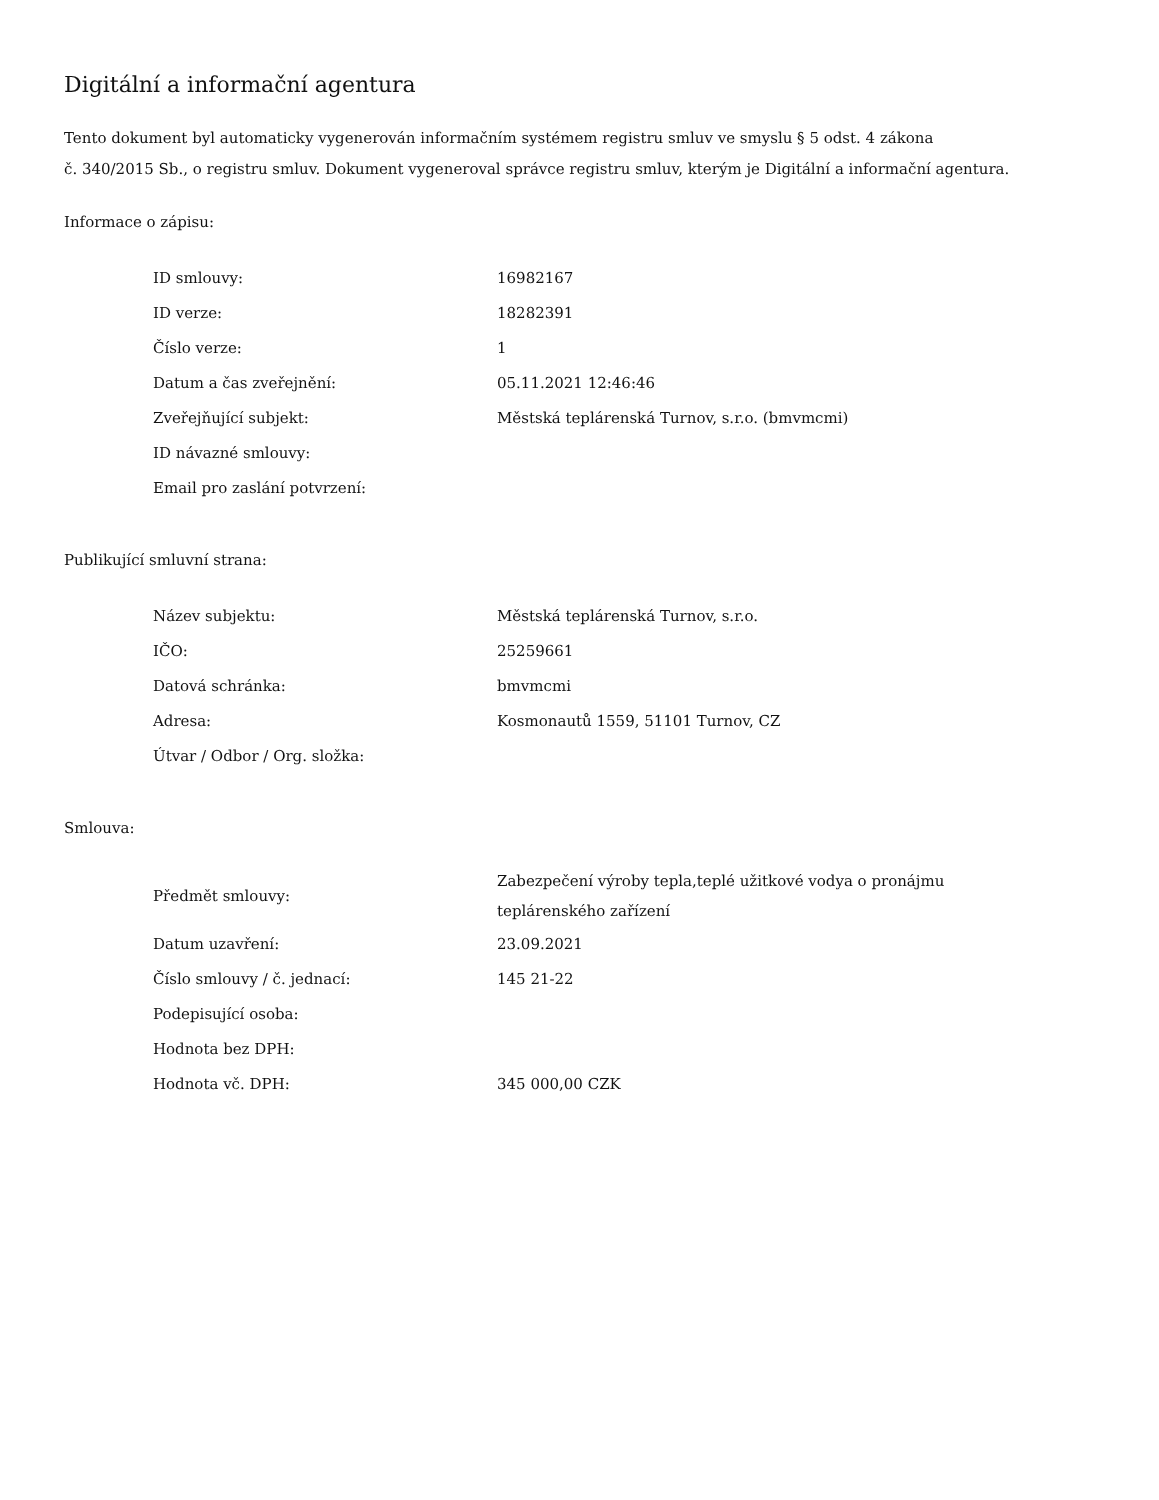Digitální a informační agentura
Tento dokument byl automaticky vygenerován informačním systémem registru smluv ve smyslu § 5 odst. 4 zákona
č. 340/2015 Sb., o registru smluv. Dokument vygeneroval správce registru smluv, kterým je Digitální a informační agentura.
Informace o zápisu:
| ID smlouvy: | 16982167 |
| ID verze: | 18282391 |
| Číslo verze: | 1 |
| Datum a čas zveřejnění: | 05.11.2021 12:46:46 |
| Zveřejňující subjekt: | Městská teplárenská Turnov, s.r.o. (bmvmcmi) |
| ID návazné smlouvy: | |
| Email pro zaslání potvrzení: | |
Publikující smluvní strana:
| Název subjektu: | Městská teplárenská Turnov, s.r.o. |
| IČO: | 25259661 |
| Datová schránka: | bmvmcmi |
| Adresa: | Kosmonautů 1559, 51101 Turnov, CZ |
| Útvar / Odbor / Org. složka: | |
Smlouva:
| Předmět smlouvy: | Zabezpečení výroby tepla,teplé užitkové vodya o pronájmu teplárenského zařízení |
| Datum uzavření: | 23.09.2021 |
| Číslo smlouvy / č. jednací: | 145 21-22 |
| Podepisující osoba: | |
| Hodnota bez DPH: | |
| Hodnota vč. DPH: | 345 000,00 CZK |